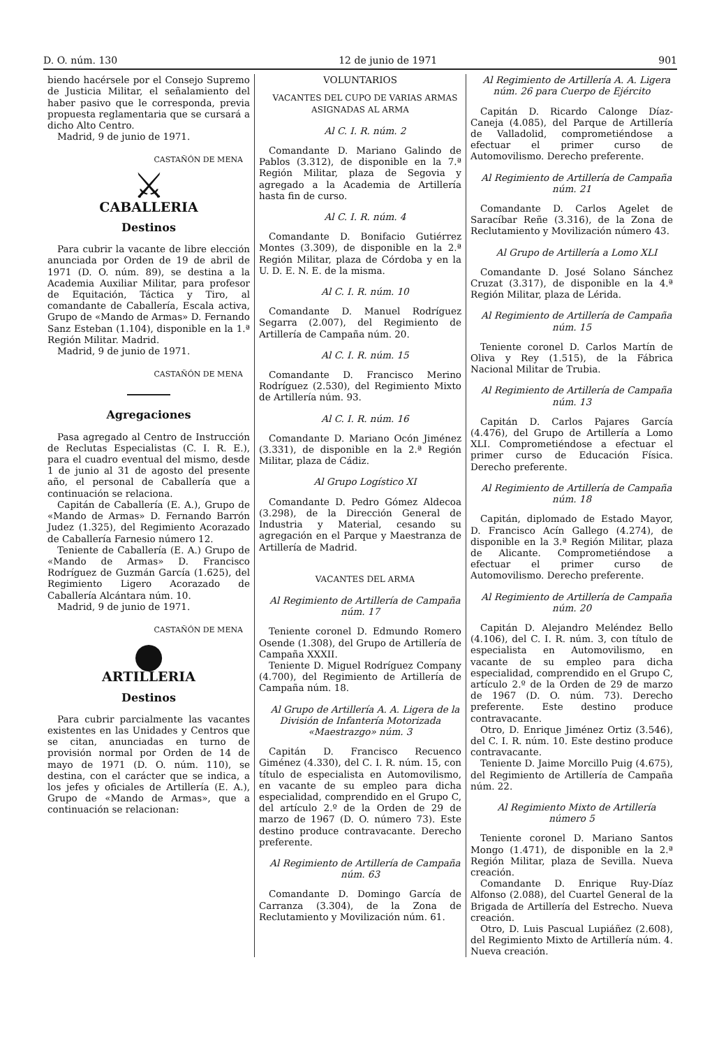D. O. núm. 130 12 de junio de 1971 901
biendo hacérsele por el Consejo Supremo de Justicia Militar, el señalamiento del haber pasivo que le corresponda, previa propuesta reglamentaria que se cursará a dicho Alto Centro.
Madrid, 9 de junio de 1971.
CASTAÑÓN DE MENA
⚔
CABALLERIA
Destinos
Para cubrir la vacante de libre elección anunciada por Orden de 19 de abril de 1971 (D. O. núm. 89), se destina a la Academia Auxiliar Militar, para profesor de Equitación, Táctica y Tiro, al comandante de Caballería, Escala activa, Grupo de «Mando de Armas» D. Fernando Sanz Esteban (1.104), disponible en la 1.ª Región Militar. Madrid.
Madrid, 9 de junio de 1971.
CASTAÑÓN DE MENA
Agregaciones
Pasa agregado al Centro de Instrucción de Reclutas Especialistas (C. I. R. E.), para el cuadro eventual del mismo, desde 1 de junio al 31 de agosto del presente año, el personal de Caballería que a continuación se relaciona.
Capitán de Caballería (E. A.), Grupo de «Mando de Armas» D. Fernando Barrón Judez (1.325), del Regimiento Acorazado de Caballería Farnesio número 12.
Teniente de Caballería (E. A.) Grupo de «Mando de Armas» D. Francisco Rodríguez de Guzmán García (1.625), del Regimiento Ligero Acorazado de Caballería Alcántara núm. 10.
Madrid, 9 de junio de 1971.
CASTAÑÓN DE MENA
●
ARTILLERIA
Destinos
Para cubrir parcialmente las vacantes existentes en las Unidades y Centros que se citan, anunciadas en turno de provisión normal por Orden de 14 de mayo de 1971 (D. O. núm. 110), se destina, con el carácter que se indica, a los jefes y oficiales de Artillería (E. A.), Grupo de «Mando de Armas», que a continuación se relacionan:
VOLUNTARIOS
VACANTES DEL CUPO DE VARIAS ARMAS ASIGNADAS AL ARMA
Al C. I. R. núm. 2
Comandante D. Mariano Galindo de Pablos (3.312), de disponible en la 7.ª Región Militar, plaza de Segovia y agregado a la Academia de Artillería hasta fin de curso.
Al C. I. R. núm. 4
Comandante D. Bonifacio Gutiérrez Montes (3.309), de disponible en la 2.ª Región Militar, plaza de Córdoba y en la U. D. E. N. E. de la misma.
Al C. I. R. núm. 10
Comandante D. Manuel Rodríguez Segarra (2.007), del Regimiento de Artillería de Campaña núm. 20.
Al C. I. R. núm. 15
Comandante D. Francisco Merino Rodríguez (2.530), del Regimiento Mixto de Artillería núm. 93.
Al C. I. R. núm. 16
Comandante D. Mariano Ocón Jiménez (3.331), de disponible en la 2.ª Región Militar, plaza de Cádiz.
Al Grupo Logístico XI
Comandante D. Pedro Gómez Aldecoa (3.298), de la Dirección General de Industria y Material, cesando su agregación en el Parque y Maestranza de Artillería de Madrid.
VACANTES DEL ARMA
Al Regimiento de Artillería de Campaña núm. 17
Teniente coronel D. Edmundo Romero Osende (1.308), del Grupo de Artillería de Campaña XXXII.
Teniente D. Miguel Rodríguez Company (4.700), del Regimiento de Artillería de Campaña núm. 18.
Al Grupo de Artillería A. A. Ligera de la División de Infantería Motorizada «Maestrazgo» núm. 3
Capitán D. Francisco Recuenco Giménez (4.330), del C. I. R. núm. 15, con título de especialista en Automovilismo, en vacante de su empleo para dicha especialidad, comprendido en el Grupo C, del artículo 2.º de la Orden de 29 de marzo de 1967 (D. O. número 73). Este destino produce contravacante. Derecho preferente.
Al Regimiento de Artillería de Campaña núm. 63
Comandante D. Domingo García de Carranza (3.304), de la Zona de Reclutamiento y Movilización núm. 61.
Al Regimiento de Artillería A. A. Ligera núm. 26 para Cuerpo de Ejército
Capitán D. Ricardo Calonge Díaz-Caneja (4.085), del Parque de Artillería de Valladolid, comprometiéndose a efectuar el primer curso de Automovilismo. Derecho preferente.
Al Regimiento de Artillería de Campaña núm. 21
Comandante D. Carlos Agelet de Saracíbar Reñe (3.316), de la Zona de Reclutamiento y Movilización número 43.
Al Grupo de Artillería a Lomo XLI
Comandante D. José Solano Sánchez Cruzat (3.317), de disponible en la 4.ª Región Militar, plaza de Lérida.
Al Regimiento de Artillería de Campaña núm. 15
Teniente coronel D. Carlos Martín de Oliva y Rey (1.515), de la Fábrica Nacional Militar de Trubia.
Al Regimiento de Artillería de Campaña núm. 13
Capitán D. Carlos Pajares García (4.476), del Grupo de Artillería a Lomo XLI. Comprometiéndose a efectuar el primer curso de Educación Física. Derecho preferente.
Al Regimiento de Artillería de Campaña núm. 18
Capitán, diplomado de Estado Mayor, D. Francisco Acín Gallego (4.274), de disponible en la 3.ª Región Militar, plaza de Alicante. Comprometiéndose a efectuar el primer curso de Automovilismo. Derecho preferente.
Al Regimiento de Artillería de Campaña núm. 20
Capitán D. Alejandro Meléndez Bello (4.106), del C. I. R. núm. 3, con título de especialista en Automovilismo, en vacante de su empleo para dicha especialidad, comprendido en el Grupo C, artículo 2.º de la Orden de 29 de marzo de 1967 (D. O. núm. 73). Derecho preferente. Este destino produce contravacante.
Otro, D. Enrique Jiménez Ortiz (3.546), del C. I. R. núm. 10. Este destino produce contravacante.
Teniente D. Jaime Morcillo Puig (4.675), del Regimiento de Artillería de Campaña núm. 22.
Al Regimiento Mixto de Artillería número 5
Teniente coronel D. Mariano Santos Mongo (1.471), de disponible en la 2.ª Región Militar, plaza de Sevilla. Nueva creación.
Comandante D. Enrique Ruy-Díaz Alfonso (2.088), del Cuartel General de la Brigada de Artillería del Estrecho. Nueva creación.
Otro, D. Luis Pascual Lupiáñez (2.608), del Regimiento Mixto de Artillería núm. 4. Nueva creación.